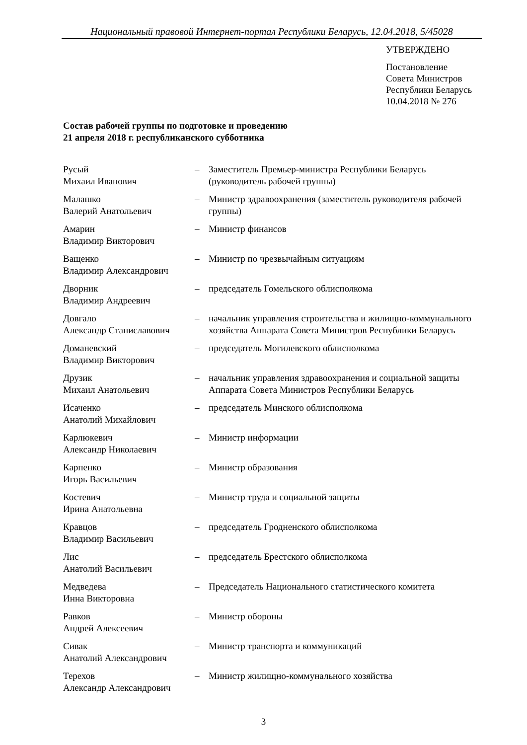Национальный правовой Интернет-портал Республики Беларусь, 12.04.2018, 5/45028
УТВЕРЖДЕНО
Постановление
Совета Министров
Республики Беларусь
10.04.2018 № 276
Состав рабочей группы по подготовке и проведению
21 апреля 2018 г. республиканского субботника
| Русый Михаил Иванович | – | Заместитель Премьер-министра Республики Беларусь (руководитель рабочей группы) |
| Малашко Валерий Анатольевич | – | Министр здравоохранения (заместитель руководителя рабочей группы) |
| Амарин Владимир Викторович | – | Министр финансов |
| Ващенко Владимир Александрович | – | Министр по чрезвычайным ситуациям |
| Дворник Владимир Андреевич | – | председатель Гомельского облисполкома |
| Довгало Александр Станиславович | – | начальник управления строительства и жилищно-коммунального хозяйства Аппарата Совета Министров Республики Беларусь |
| Доманевский Владимир Викторович | – | председатель Могилевского облисполкома |
| Друзик Михаил Анатольевич | – | начальник управления здравоохранения и социальной защиты Аппарата Совета Министров Республики Беларусь |
| Исаченко Анатолий Михайлович | – | председатель Минского облисполкома |
| Карлюкевич Александр Николаевич | – | Министр информации |
| Карпенко Игорь Васильевич | – | Министр образования |
| Костевич Ирина Анатольевна | – | Министр труда и социальной защиты |
| Кравцов Владимир Васильевич | – | председатель Гродненского облисполкома |
| Лис Анатолий Васильевич | – | председатель Брестского облисполкома |
| Медведева Инна Викторовна | – | Председатель Национального статистического комитета |
| Равков Андрей Алексеевич | – | Министр обороны |
| Сивак Анатолий Александрович | – | Министр транспорта и коммуникаций |
| Терехов Александр Александрович | – | Министр жилищно-коммунального хозяйства |
3